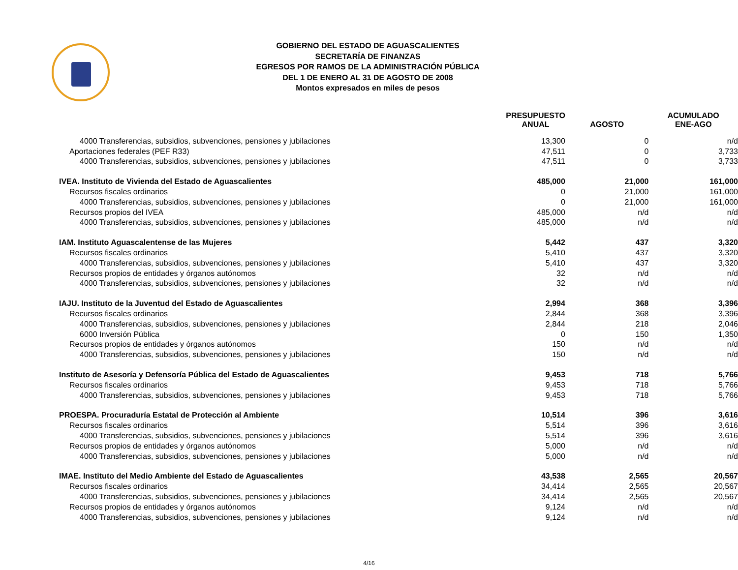GOBIERNO DEL ESTADO DE AGUASCALIENTES
SECRETARÍA DE FINANZAS
EGRESOS POR RAMOS DE LA ADMINISTRACIÓN PÚBLICA
DEL 1 DE ENERO AL 31 DE AGOSTO DE 2008
Montos expresados en miles de pesos
| | PRESUPUESTO ANUAL | AGOSTO | ACUMULADO ENE-AGO |
| --- | --- | --- | --- |
| 4000 Transferencias, subsidios, subvenciones, pensiones y jubilaciones | 13,300 | 0 | n/d |
| Aportaciones federales (PEF R33) | 47,511 | 0 | 3,733 |
| 4000 Transferencias, subsidios, subvenciones, pensiones y jubilaciones | 47,511 | 0 | 3,733 |
| IVEA. Instituto de Vivienda del Estado de Aguascalientes | 485,000 | 21,000 | 161,000 |
| Recursos fiscales ordinarios | 0 | 21,000 | 161,000 |
| 4000 Transferencias, subsidios, subvenciones, pensiones y jubilaciones | 0 | 21,000 | 161,000 |
| Recursos propios del IVEA | 485,000 | n/d | n/d |
| 4000 Transferencias, subsidios, subvenciones, pensiones y jubilaciones | 485,000 | n/d | n/d |
| IAM. Instituto Aguascalentense de las Mujeres | 5,442 | 437 | 3,320 |
| Recursos fiscales ordinarios | 5,410 | 437 | 3,320 |
| 4000 Transferencias, subsidios, subvenciones, pensiones y jubilaciones | 5,410 | 437 | 3,320 |
| Recursos propios de entidades y órganos autónomos | 32 | n/d | n/d |
| 4000 Transferencias, subsidios, subvenciones, pensiones y jubilaciones | 32 | n/d | n/d |
| IAJU. Instituto de la Juventud del Estado de Aguascalientes | 2,994 | 368 | 3,396 |
| Recursos fiscales ordinarios | 2,844 | 368 | 3,396 |
| 4000 Transferencias, subsidios, subvenciones, pensiones y jubilaciones | 2,844 | 218 | 2,046 |
| 6000 Inversión Pública | 0 | 150 | 1,350 |
| Recursos propios de entidades y órganos autónomos | 150 | n/d | n/d |
| 4000 Transferencias, subsidios, subvenciones, pensiones y jubilaciones | 150 | n/d | n/d |
| Instituto de Asesoría y Defensoría Pública del Estado de Aguascalientes | 9,453 | 718 | 5,766 |
| Recursos fiscales ordinarios | 9,453 | 718 | 5,766 |
| 4000 Transferencias, subsidios, subvenciones, pensiones y jubilaciones | 9,453 | 718 | 5,766 |
| PROESPA. Procuraduría Estatal de Protección al Ambiente | 10,514 | 396 | 3,616 |
| Recursos fiscales ordinarios | 5,514 | 396 | 3,616 |
| 4000 Transferencias, subsidios, subvenciones, pensiones y jubilaciones | 5,514 | 396 | 3,616 |
| Recursos propios de entidades y órganos autónomos | 5,000 | n/d | n/d |
| 4000 Transferencias, subsidios, subvenciones, pensiones y jubilaciones | 5,000 | n/d | n/d |
| IMAE. Instituto del Medio Ambiente del Estado de Aguascalientes | 43,538 | 2,565 | 20,567 |
| Recursos fiscales ordinarios | 34,414 | 2,565 | 20,567 |
| 4000 Transferencias, subsidios, subvenciones, pensiones y jubilaciones | 34,414 | 2,565 | 20,567 |
| Recursos propios de entidades y órganos autónomos | 9,124 | n/d | n/d |
| 4000 Transferencias, subsidios, subvenciones, pensiones y jubilaciones | 9,124 | n/d | n/d |
4/16